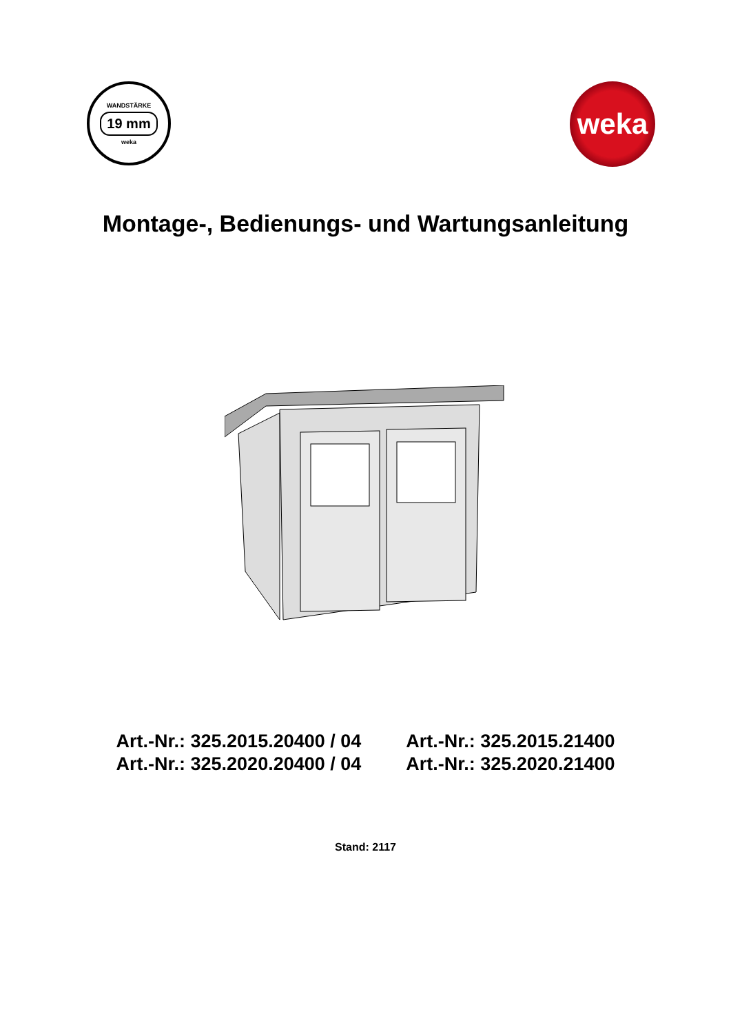WANDSTÄRKE
19 mm
weka
weka
Montage-, Bedienungs- und Wartungsanleitung
Art.-Nr.: 325.2015.20400 / 04
Art.-Nr.: 325.2020.20400 / 04
Art.-Nr.: 325.2015.21400
Art.-Nr.: 325.2020.21400
Stand: 2117